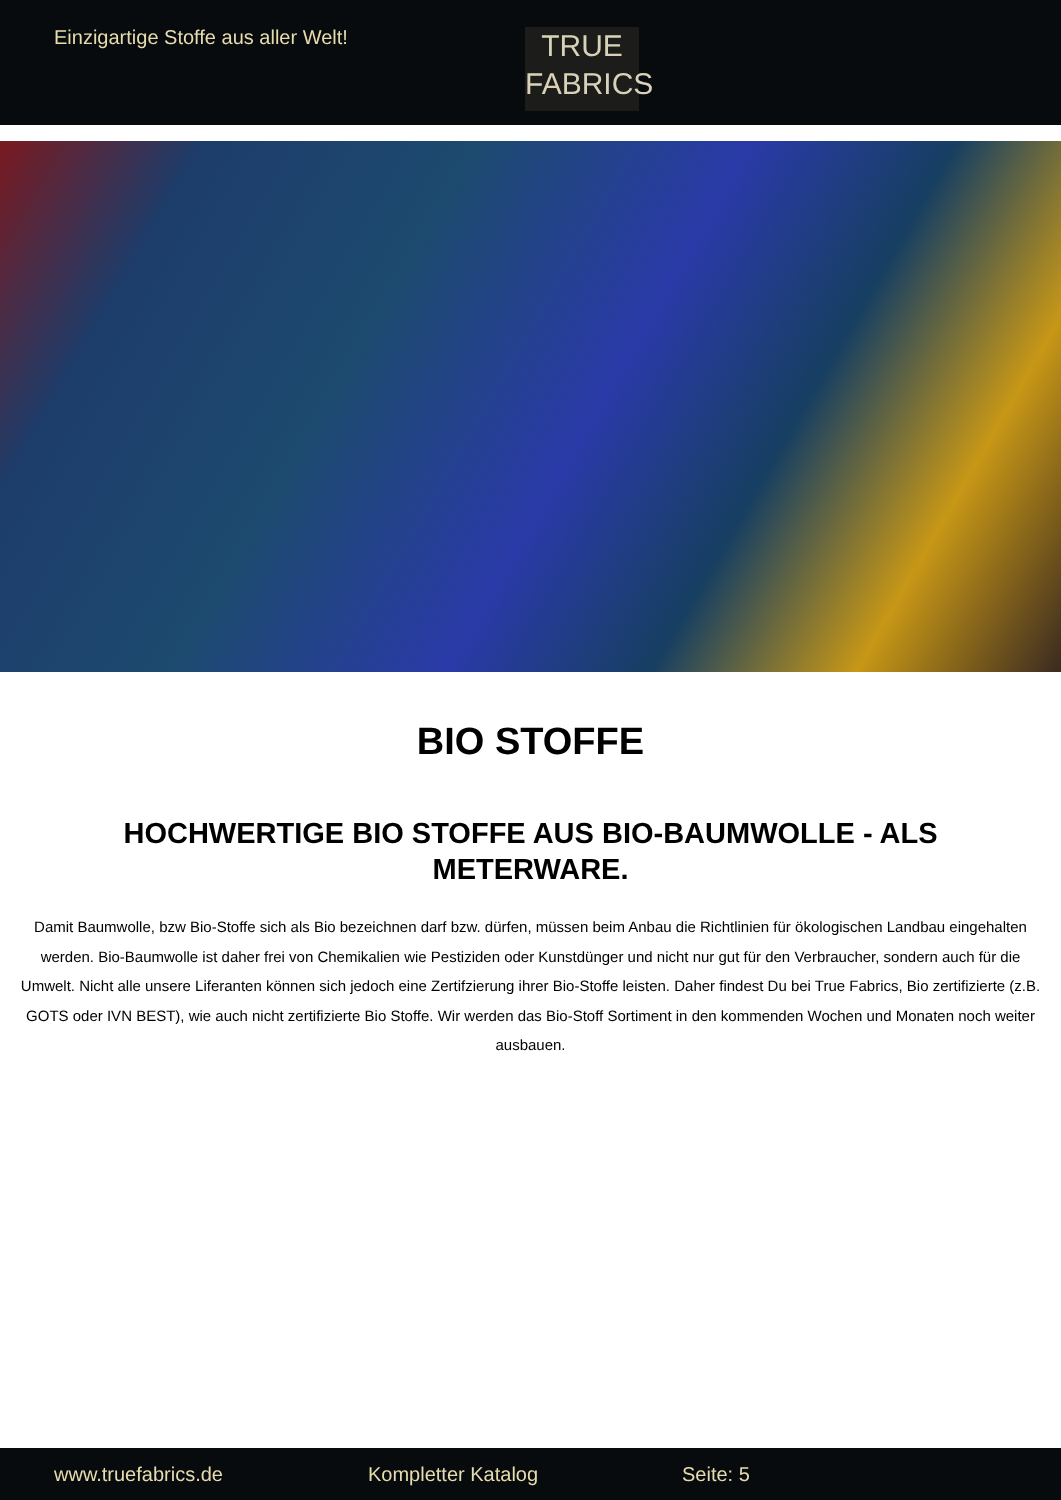Einzigartige Stoffe aus aller Welt!
TRUE
FABRICS
BIO STOFFE
HOCHWERTIGE BIO STOFFE AUS BIO-BAUMWOLLE - ALS METERWARE.
Damit Baumwolle, bzw Bio-Stoffe sich als Bio bezeichnen darf bzw. dürfen, müssen beim Anbau die Richtlinien für ökologischen Landbau eingehalten werden. Bio-Baumwolle ist daher frei von Chemikalien wie Pestiziden oder Kunstdünger und nicht nur gut für den Verbraucher, sondern auch für die Umwelt. Nicht alle unsere Liferanten können sich jedoch eine Zertifzierung ihrer Bio-Stoffe leisten. Daher findest Du bei True Fabrics, Bio zertifizierte (z.B. GOTS oder IVN BEST), wie auch nicht zertifizierte Bio Stoffe. Wir werden das Bio-Stoff Sortiment in den kommenden Wochen und Monaten noch weiter ausbauen.
www.truefabrics.de Kompletter Katalog Seite: 5